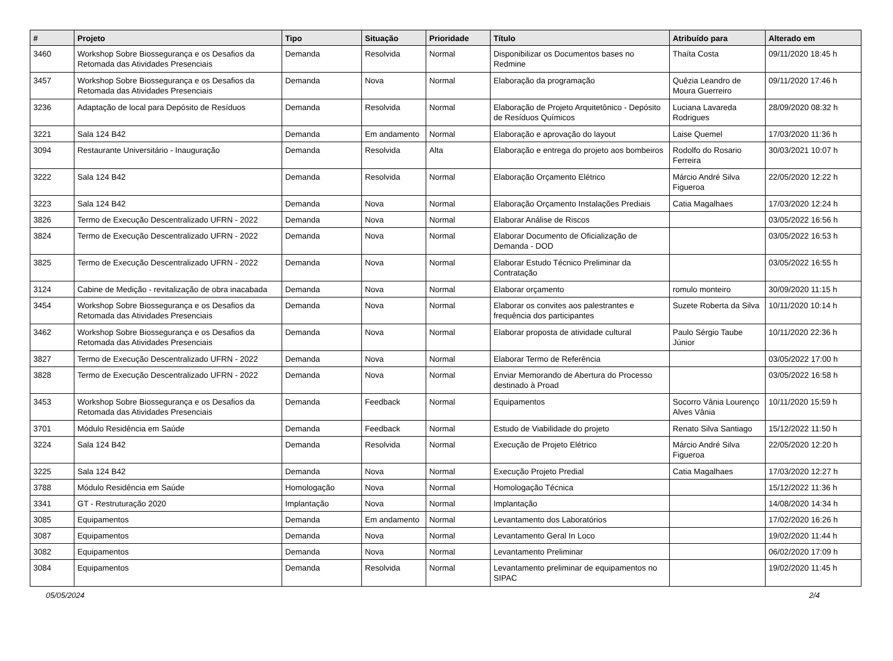| # | Projeto | Tipo | Situação | Prioridade | Título | Atribuído para | Alterado em |
| --- | --- | --- | --- | --- | --- | --- | --- |
| 3460 | Workshop Sobre Biossegurança e os Desafios da Retomada das Atividades Presenciais | Demanda | Resolvida | Normal | Disponibilizar os Documentos bases no Redmine | Thaíta Costa | 09/11/2020 18:45 h |
| 3457 | Workshop Sobre Biossegurança e os Desafios da Retomada das Atividades Presenciais | Demanda | Nova | Normal | Elaboração da programação | Quêzia Leandro de Moura Guerreiro | 09/11/2020 17:46 h |
| 3236 | Adaptação de local para Depósito de Resíduos | Demanda | Resolvida | Normal | Elaboração de Projeto Arquitetônico - Depósito de Resíduos Químicos | Luciana Lavareda Rodrigues | 28/09/2020 08:32 h |
| 3221 | Sala 124 B42 | Demanda | Em andamento | Normal | Elaboração e aprovação do layout | Laise Quemel | 17/03/2020 11:36 h |
| 3094 | Restaurante Universitário - Inauguração | Demanda | Resolvida | Alta | Elaboração e entrega do projeto aos bombeiros | Rodolfo do Rosario Ferreira | 30/03/2021 10:07 h |
| 3222 | Sala 124 B42 | Demanda | Resolvida | Normal | Elaboração Orçamento Elétrico | Márcio André Silva Figueroa | 22/05/2020 12:22 h |
| 3223 | Sala 124 B42 | Demanda | Nova | Normal | Elaboração Orçamento Instalações Prediais | Catia Magalhaes | 17/03/2020 12:24 h |
| 3826 | Termo de Execução Descentralizado UFRN - 2022 | Demanda | Nova | Normal | Elaborar Análise de Riscos | | 03/05/2022 16:56 h |
| 3824 | Termo de Execução Descentralizado UFRN - 2022 | Demanda | Nova | Normal | Elaborar Documento de Oficialização de Demanda - DOD | | 03/05/2022 16:53 h |
| 3825 | Termo de Execução Descentralizado UFRN - 2022 | Demanda | Nova | Normal | Elaborar Estudo Técnico Preliminar da Contratação | | 03/05/2022 16:55 h |
| 3124 | Cabine de Medição - revitalização de obra inacabada | Demanda | Nova | Normal | Elaborar orçamento | romulo monteiro | 30/09/2020 11:15 h |
| 3454 | Workshop Sobre Biossegurança e os Desafios da Retomada das Atividades Presenciais | Demanda | Nova | Normal | Elaborar os convites aos palestrantes e frequência dos participantes | Suzete Roberta da Silva | 10/11/2020 10:14 h |
| 3462 | Workshop Sobre Biossegurança e os Desafios da Retomada das Atividades Presenciais | Demanda | Nova | Normal | Elaborar proposta de atividade cultural | Paulo Sérgio Taube Júnior | 10/11/2020 22:36 h |
| 3827 | Termo de Execução Descentralizado UFRN - 2022 | Demanda | Nova | Normal | Elaborar Termo de Referência | | 03/05/2022 17:00 h |
| 3828 | Termo de Execução Descentralizado UFRN - 2022 | Demanda | Nova | Normal | Enviar Memorando de Abertura do Processo destinado à Proad | | 03/05/2022 16:58 h |
| 3453 | Workshop Sobre Biossegurança e os Desafios da Retomada das Atividades Presenciais | Demanda | Feedback | Normal | Equipamentos | Socorro Vânia Lourenço Alves Vânia | 10/11/2020 15:59 h |
| 3701 | Módulo Residência em Saúde | Demanda | Feedback | Normal | Estudo de Viabilidade do projeto | Renato Silva Santiago | 15/12/2022 11:50 h |
| 3224 | Sala 124 B42 | Demanda | Resolvida | Normal | Execução de Projeto Elétrico | Márcio André Silva Figueroa | 22/05/2020 12:20 h |
| 3225 | Sala 124 B42 | Demanda | Nova | Normal | Execução Projeto Predial | Catia Magalhaes | 17/03/2020 12:27 h |
| 3788 | Módulo Residência em Saúde | Homologação | Nova | Normal | Homologação Técnica | | 15/12/2022 11:36 h |
| 3341 | GT - Restruturação 2020 | Implantação | Nova | Normal | Implantação | | 14/08/2020 14:34 h |
| 3085 | Equipamentos | Demanda | Em andamento | Normal | Levantamento dos Laboratórios | | 17/02/2020 16:26 h |
| 3087 | Equipamentos | Demanda | Nova | Normal | Levantamento Geral In Loco | | 19/02/2020 11:44 h |
| 3082 | Equipamentos | Demanda | Nova | Normal | Levantamento Preliminar | | 06/02/2020 17:09 h |
| 3084 | Equipamentos | Demanda | Resolvida | Normal | Levantamento preliminar de equipamentos no SIPAC | | 19/02/2020 11:45 h |
05/05/2024 2/4